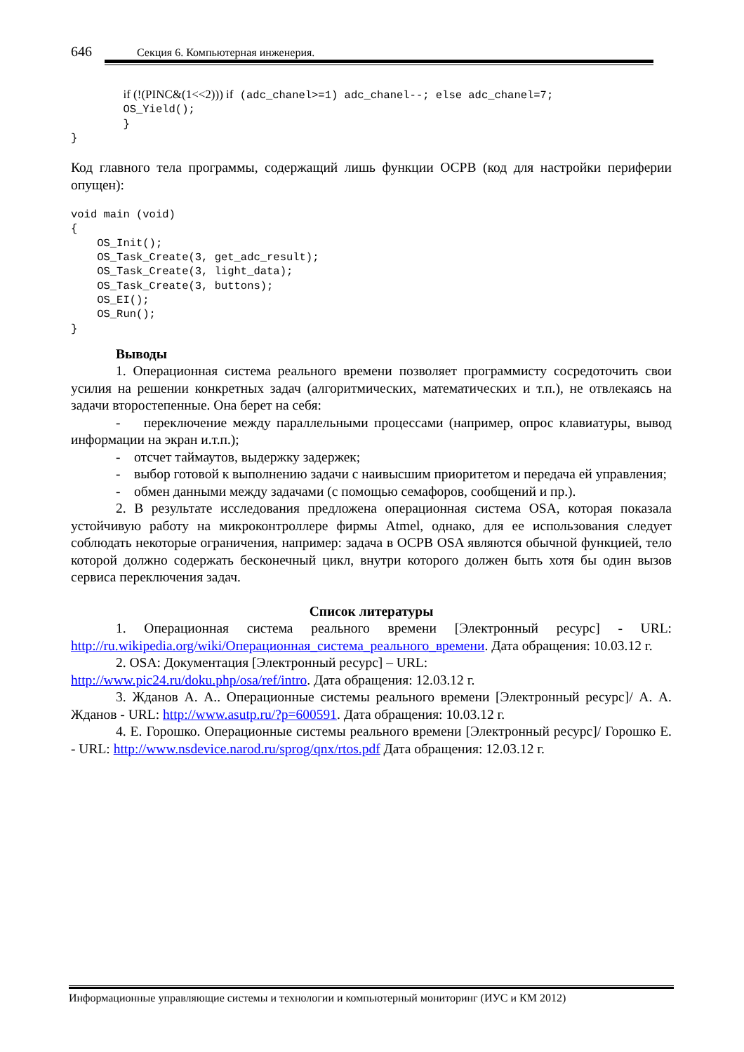646 Секция 6. Компьютерная инженерия.
        if (!(PINC&(1<<2))) if (adc_chanel>=1) adc_chanel--; else adc_chanel=7;
        OS_Yield();
        }
}
Код главного тела программы, содержащий лишь функции ОСРВ (код для настройки периферии опущен):
void main (void)
{
    OS_Init();
    OS_Task_Create(3, get_adc_result);
    OS_Task_Create(3, light_data);
    OS_Task_Create(3, buttons);
    OS_EI();
    OS_Run();
}
Выводы
1. Операционная система реального времени позволяет программисту сосредоточить свои усилия на решении конкретных задач (алгоритмических, математических и т.п.), не отвлекаясь на задачи второстепенные. Она берет на себя:
- переключение между параллельными процессами (например, опрос клавиатуры, вывод информации на экран и.т.п.);
- отсчет таймаутов, выдержку задержек;
- выбор готовой к выполнению задачи с наивысшим приоритетом и передача ей управления;
- обмен данными между задачами (с помощью семафоров, сообщений и пр.).
2. В результате исследования предложена операционная система OSA, которая показала устойчивую работу на микроконтроллере фирмы Atmel, однако, для ее использования следует соблюдать некоторые ограничения, например: задача в ОСРВ OSA являются обычной функцией, тело которой должно содержать бесконечный цикл, внутри которого должен быть хотя бы один вызов сервиса переключения задач.
Список литературы
1. Операционная система реального времени [Электронный ресурс] - URL: http://ru.wikipedia.org/wiki/Операционная_система_реального_времени. Дата обращения: 10.03.12 г.
2. OSA: Документация [Электронный ресурс] – URL:
http://www.pic24.ru/doku.php/osa/ref/intro. Дата обращения: 12.03.12 г.
3. Жданов А. А.. Операционные системы реального времени [Электронный ресурс]/ А. А. Жданов - URL: http://www.asutp.ru/?p=600591. Дата обращения: 10.03.12 г.
4. Е. Горошко. Операционные системы реального времени [Электронный ресурс]/ Горошко Е. - URL: http://www.nsdevice.narod.ru/sprog/qnx/rtos.pdf Дата обращения: 12.03.12 г.
Информационные управляющие системы и технологии и компьютерный мониторинг (ИУС и КМ 2012)